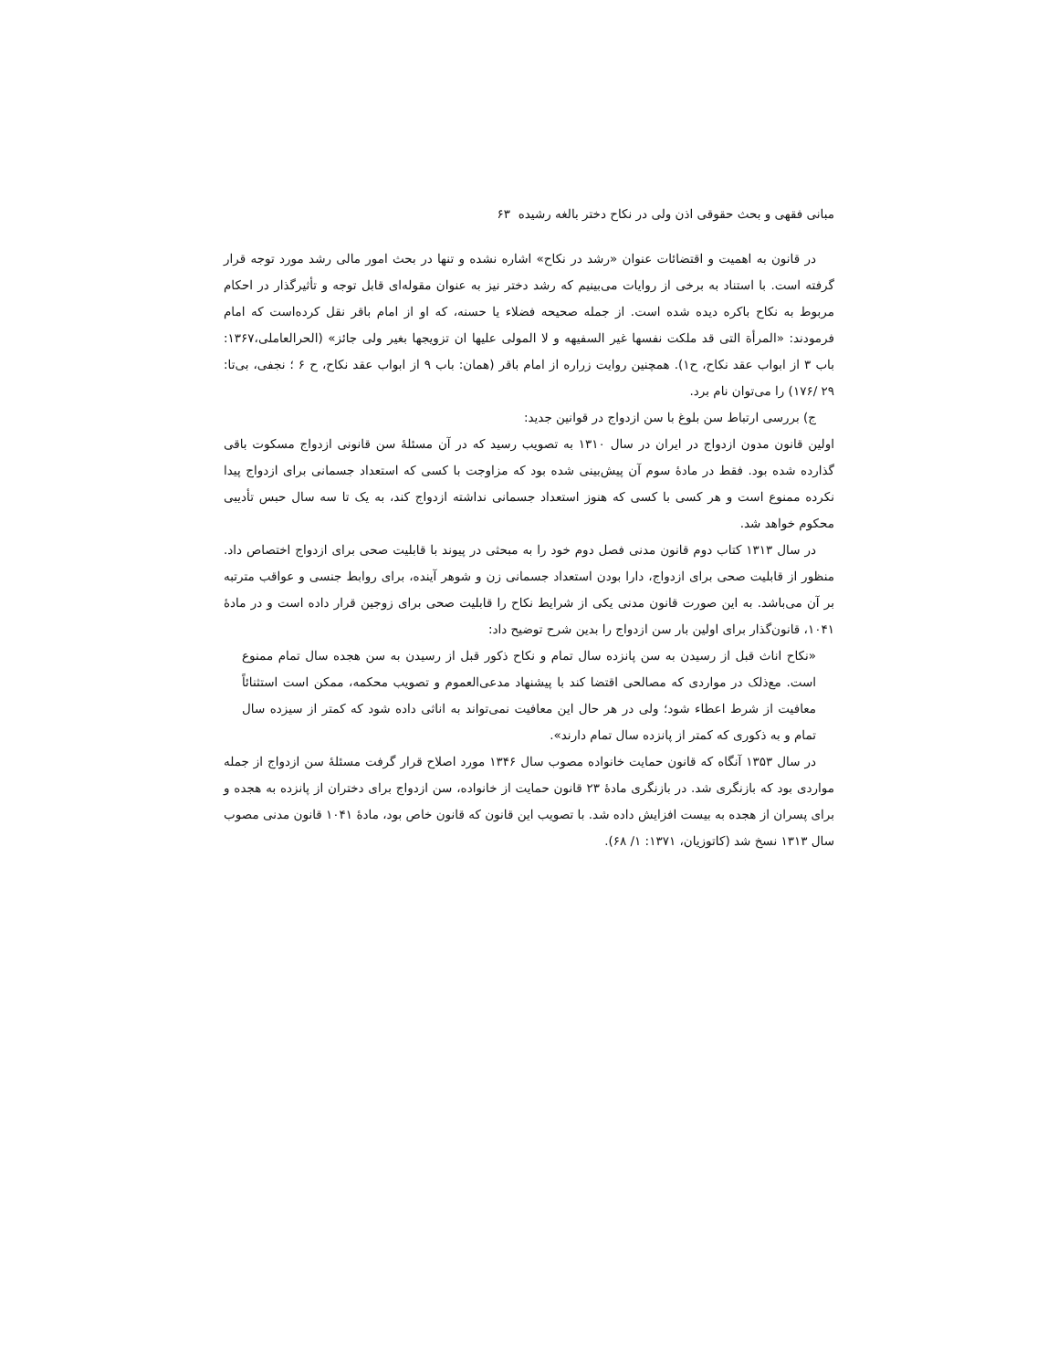مبانی فقهی و بحث حقوقی اذن ولی در نکاح دختر بالغه رشیده ۶۳
در قانون به اهمیت و اقتضائات عنوان «رشد در نکاح» اشاره نشده و تنها در بحث امور مالی رشد مورد توجه قرار گرفته است. با استناد به برخی از روایات می‌بینیم که رشد دختر نیز به عنوان مقوله‌ای قابل توجه و تأثیرگذار در احکام مربوط به نکاح باکره دیده شده است. از جمله صحیحه فضلاء یا حسنه، که او از امام باقر نقل کرده‌است که امام فرمودند: «المرأة التی قد ملکت نفسها غیر السفیهه و لا المولی علیها ان تزویجها بغیر ولی جائز» (الحرالعاملی،۱۳۶۷: باب ۳ از ابواب عقد نکاح، ح۱). همچنین روایت زراره از امام باقر (همان: باب ۹ از ابواب عقد نکاح، ح ۶ ؛ نجفی، بی‌تا: ۲۹ /۱۷۶) را می‌توان نام برد.
ج) بررسی ارتباط سن بلوغ با سن ازدواج در قوانین جدید:
اولین قانون مدون ازدواج در ایران در سال ۱۳۱۰ به تصویب رسید که در آن مسئلهٔ سن قانونی ازدواج مسکوت باقی گذارده شده بود. فقط در مادهٔ سوم آن پیش‌بینی شده بود که مزاوجت با کسی که استعداد جسمانی برای ازدواج پیدا نکرده ممنوع است و هر کسی با کسی که هنوز استعداد جسمانی نداشته ازدواج کند، به یک تا سه سال حبس تأدیبی محکوم خواهد شد.
در سال ۱۳۱۳ کتاب دوم قانون مدنی فصل دوم خود را به مبحثی در پیوند با قابلیت صحی برای ازدواج اختصاص داد. منظور از قابلیت صحی برای ازدواج، دارا بودن استعداد جسمانی زن و شوهر آینده، برای روابط جنسی و عواقب مترتبه بر آن می‌باشد. به این صورت قانون مدنی یکی از شرایط نکاح را قابلیت صحی برای زوجین قرار داده است و در مادهٔ ۱۰۴۱، قانون‌گذار برای اولین بار سن ازدواج را بدین شرح توضیح داد:
«نکاح اناث قبل از رسیدن به سن پانزده سال تمام و نکاح ذکور قبل از رسیدن به سن هجده سال تمام ممنوع است. مع‌ذلک در مواردی که مصالحی اقتضا کند با پیشنهاد مدعی‌العموم و تصویب محکمه، ممکن است استثنائاً معافیت از شرط اعطاء شود؛ ولی در هر حال این معافیت نمی‌تواند به اناثی داده شود که کمتر از سیزده سال تمام و به ذکوری که کمتر از پانزده سال تمام دارند».
در سال ۱۳۵۳ آنگاه که قانون حمایت خانواده مصوب سال ۱۳۴۶ مورد اصلاح قرار گرفت مسئلهٔ سن ازدواج از جمله مواردی بود که بازنگری شد. در بازنگری مادهٔ ۲۳ قانون حمایت از خانواده، سن ازدواج برای دختران از پانزده به هجده و برای پسران از هجده به بیست افزایش داده شد. با تصویب این قانون که قانون خاص بود، مادهٔ ۱۰۴۱ قانون مدنی مصوب سال ۱۳۱۳ نسخ شد (کاتوزیان، ۱۳۷۱: ۱/ ۶۸).